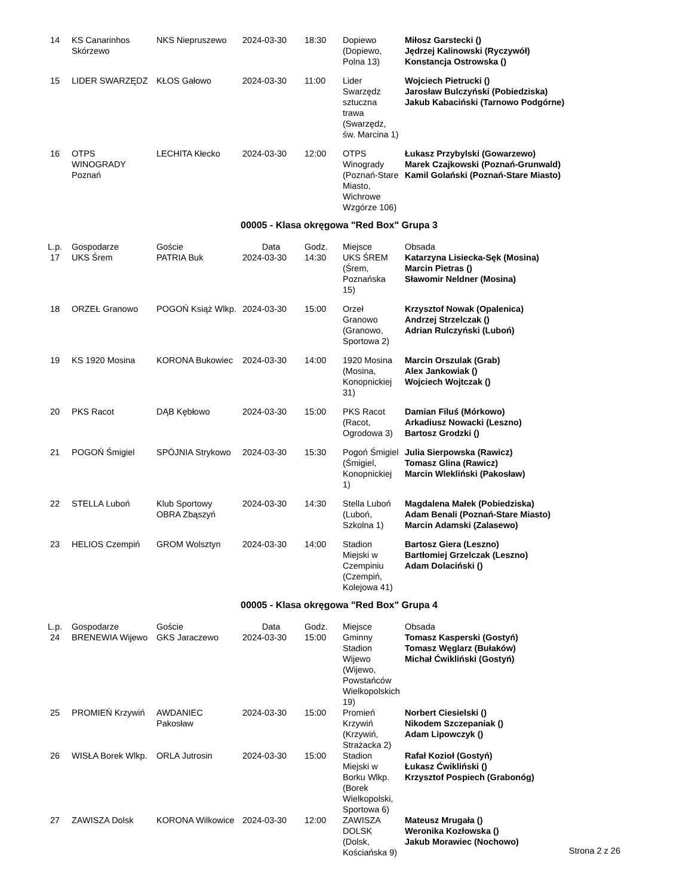| 14 | KS Canarinhos Skórzewo | NKS Niepruszewo | 2024-03-30 | 18:30 | Dopiewo (Dopiewo, Polna 13) | Miłosz Garstecki () Jędrzej Kalinowski (Ryczywół) Konstancja Ostrowska () |
| 15 | LIDER SWARZĘDZ | KŁOS Gałowo | 2024-03-30 | 11:00 | Lider Swarzędz sztuczna trawa (Swarzędz, św. Marcina 1) | Wojciech Pietrucki () Jarosław Bulczyński (Pobiedziska) Jakub Kabaciński (Tarnowo Podgórne) |
| 16 | OTPS WINOGRADY Poznań | LECHITA Kłecko | 2024-03-30 | 12:00 | OTPS Winogrady (Poznań-Stare Miasto, Wichrowe Wzgórze 106) | Łukasz Przybylski (Gowarzewo) Marek Czajkowski (Poznań-Grunwald) Kamil Golański (Poznań-Stare Miasto) |
00005 - Klasa okręgowa "Red Box" Grupa 3
| L.p. | Gospodarze | Goście | Data | Godz. | Miejsce | Obsada |
| --- | --- | --- | --- | --- | --- | --- |
| 17 | UKS Śrem | PATRIA Buk | 2024-03-30 | 14:30 | UKS ŚREM (Śrem, Poznańska 15) | Katarzyna Lisiecka-Sęk (Mosina) Marcin Pietras () Sławomir Neldner (Mosina) |
| 18 | ORZEŁ Granowo | POGOŃ Książ Wlkp. | 2024-03-30 | 15:00 | Orzeł Granowo (Granowo, Sportowa 2) | Krzysztof Nowak (Opalenica) Andrzej Strzelczak () Adrian Rulczyński (Luboń) |
| 19 | KS 1920 Mosina | KORONA Bukowiec | 2024-03-30 | 14:00 | 1920 Mosina (Mosina, Konopnickiej 31) | Marcin Orszulak (Grab) Alex Jankowiak () Wojciech Wojtczak () |
| 20 | PKS Racot | DĄB Kębłowo | 2024-03-30 | 15:00 | PKS Racot (Racot, Ogrodowa 3) | Damian Filuś (Mórkowo) Arkadiusz Nowacki (Leszno) Bartosz Grodzki () |
| 21 | POGOŃ Śmigiel | SPÓJNIA Strykowo | 2024-03-30 | 15:30 | Pogoń Śmigiel (Śmigiel, Konopnickiej 1) | Julia Sierpowska (Rawicz) Tomasz Glina (Rawicz) Marcin Wlekliński (Pakosław) |
| 22 | STELLA Luboń | Klub Sportowy OBRA Zbąszyń | 2024-03-30 | 14:30 | Stella Luboń (Luboń, Szkolna 1) | Magdalena Małek (Pobiedziska) Adam Benali (Poznań-Stare Miasto) Marcin Adamski (Zalasewo) |
| 23 | HELIOS Czempiń | GROM Wolsztyn | 2024-03-30 | 14:00 | Stadion Miejski w Czempiniu (Czempiń, Kolejowa 41) | Bartosz Giera (Leszno) Bartłomiej Grzelczak (Leszno) Adam Dolaciński () |
00005 - Klasa okręgowa "Red Box" Grupa 4
| L.p. | Gospodarze | Goście | Data | Godz. | Miejsce | Obsada |
| --- | --- | --- | --- | --- | --- | --- |
| 24 | BRENEWIA Wijewo | GKS Jaraczewo | 2024-03-30 | 15:00 | Gminny Stadion Wijewo (Wijewo, Powstańców Wielkopolskich 19) | Tomasz Kasperski (Gostyń) Tomasz Węglarz (Bułaków) Michał Ćwikliński (Gostyń) |
| 25 | PROMIEŃ Krzywiń | AWDANIEC Pakosław | 2024-03-30 | 15:00 | Promień Krzywiń (Krzywiń, Strażacka 2) | Norbert Ciesielski () Nikodem Szczepaniak () Adam Lipowczyk () |
| 26 | WISŁA Borek Wlkp. | ORLA Jutrosin | 2024-03-30 | 15:00 | Stadion Miejski w Borku Wlkp. (Borek Wielkopolski, Sportowa 6) | Rafał Kozioł (Gostyń) Łukasz Ćwikliński () Krzysztof Pospiech (Grabonóg) |
| 27 | ZAWISZA Dolsk | KORONA Wilkowice | 2024-03-30 | 12:00 | ZAWISZA DOLSK (Dolsk, Kościańska 9) | Mateusz Mrugała () Weronika Kozłowska () Jakub Morawiec (Nochowo) |
Strona 2 z 26